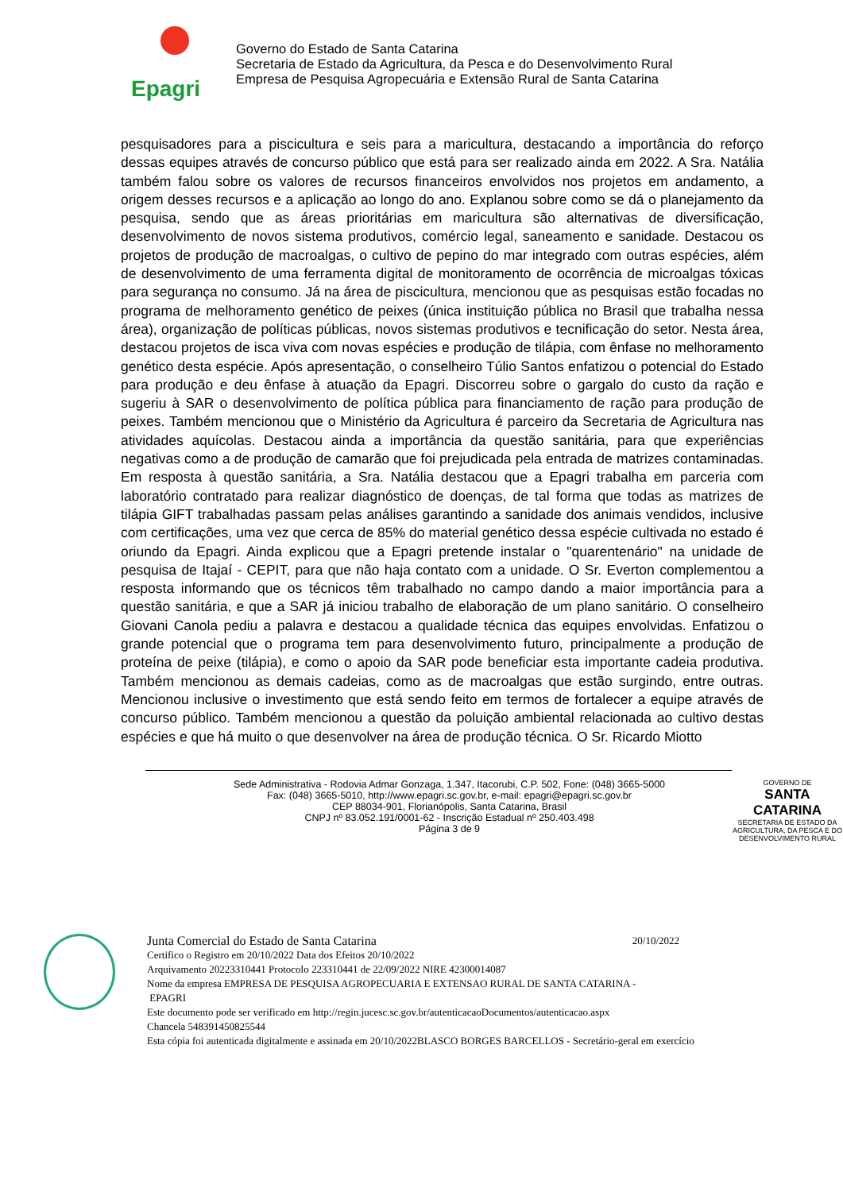Epagri
Governo do Estado de Santa Catarina
Secretaria de Estado da Agricultura, da Pesca e do Desenvolvimento Rural
Empresa de Pesquisa Agropecuária e Extensão Rural de Santa Catarina
pesquisadores para a piscicultura e seis para a maricultura, destacando a importância do reforço dessas equipes através de concurso público que está para ser realizado ainda em 2022. A Sra. Natália também falou sobre os valores de recursos financeiros envolvidos nos projetos em andamento, a origem desses recursos e a aplicação ao longo do ano. Explanou sobre como se dá o planejamento da pesquisa, sendo que as áreas prioritárias em maricultura são alternativas de diversificação, desenvolvimento de novos sistema produtivos, comércio legal, saneamento e sanidade. Destacou os projetos de produção de macroalgas, o cultivo de pepino do mar integrado com outras espécies, além de desenvolvimento de uma ferramenta digital de monitoramento de ocorrência de microalgas tóxicas para segurança no consumo. Já na área de piscicultura, mencionou que as pesquisas estão focadas no programa de melhoramento genético de peixes (única instituição pública no Brasil que trabalha nessa área), organização de políticas públicas, novos sistemas produtivos e tecnificação do setor. Nesta área, destacou projetos de isca viva com novas espécies e produção de tilápia, com ênfase no melhoramento genético desta espécie. Após apresentação, o conselheiro Túlio Santos enfatizou o potencial do Estado para produção e deu ênfase à atuação da Epagri. Discorreu sobre o gargalo do custo da ração e sugeriu à SAR o desenvolvimento de política pública para financiamento de ração para produção de peixes. Também mencionou que o Ministério da Agricultura é parceiro da Secretaria de Agricultura nas atividades aquícolas. Destacou ainda a importância da questão sanitária, para que experiências negativas como a de produção de camarão que foi prejudicada pela entrada de matrizes contaminadas. Em resposta à questão sanitária, a Sra. Natália destacou que a Epagri trabalha em parceria com laboratório contratado para realizar diagnóstico de doenças, de tal forma que todas as matrizes de tilápia GIFT trabalhadas passam pelas análises garantindo a sanidade dos animais vendidos, inclusive com certificações, uma vez que cerca de 85% do material genético dessa espécie cultivada no estado é oriundo da Epagri. Ainda explicou que a Epagri pretende instalar o "quarentenário" na unidade de pesquisa de Itajaí - CEPIT, para que não haja contato com a unidade. O Sr. Everton complementou a resposta informando que os técnicos têm trabalhado no campo dando a maior importância para a questão sanitária, e que a SAR já iniciou trabalho de elaboração de um plano sanitário. O conselheiro Giovani Canola pediu a palavra e destacou a qualidade técnica das equipes envolvidas. Enfatizou o grande potencial que o programa tem para desenvolvimento futuro, principalmente a produção de proteína de peixe (tilápia), e como o apoio da SAR pode beneficiar esta importante cadeia produtiva. Também mencionou as demais cadeias, como as de macroalgas que estão surgindo, entre outras. Mencionou inclusive o investimento que está sendo feito em termos de fortalecer a equipe através de concurso público. Também mencionou a questão da poluição ambiental relacionada ao cultivo destas espécies e que há muito o que desenvolver na área de produção técnica. O Sr. Ricardo Miotto
Sede Administrativa - Rodovia Admar Gonzaga, 1.347, Itacorubi, C.P. 502, Fone: (048) 3665-5000
Fax: (048) 3665-5010, http://www.epagri.sc.gov.br, e-mail: epagri@epagri.sc.gov.br
CEP 88034-901, Florianópolis, Santa Catarina, Brasil
CNPJ nº 83.052.191/0001-62 - Inscrição Estadual nº 250.403.498
Página 3 de 9
GOVERNO DE
SANTA CATARINA
SECRETARIA DE ESTADO DA AGRICULTURA, DA PESCA E DO DESENVOLVIMENTO RURAL
Junta Comercial do Estado de Santa Catarina 20/10/2022
Certifico o Registro em 20/10/2022 Data dos Efeitos 20/10/2022
Arquivamento 20223310441 Protocolo 223310441 de 22/09/2022 NIRE 42300014087
Nome da empresa EMPRESA DE PESQUISA AGROPECUARIA E EXTENSAO RURAL DE SANTA CATARINA -
EPAGRI
Este documento pode ser verificado em http://regin.jucesc.sc.gov.br/autenticacaoDocumentos/autenticacao.aspx
Chancela 548391450825544
Esta cópia foi autenticada digitalmente e assinada em 20/10/2022BLASCO BORGES BARCELLOS - Secretário-geral em exercício